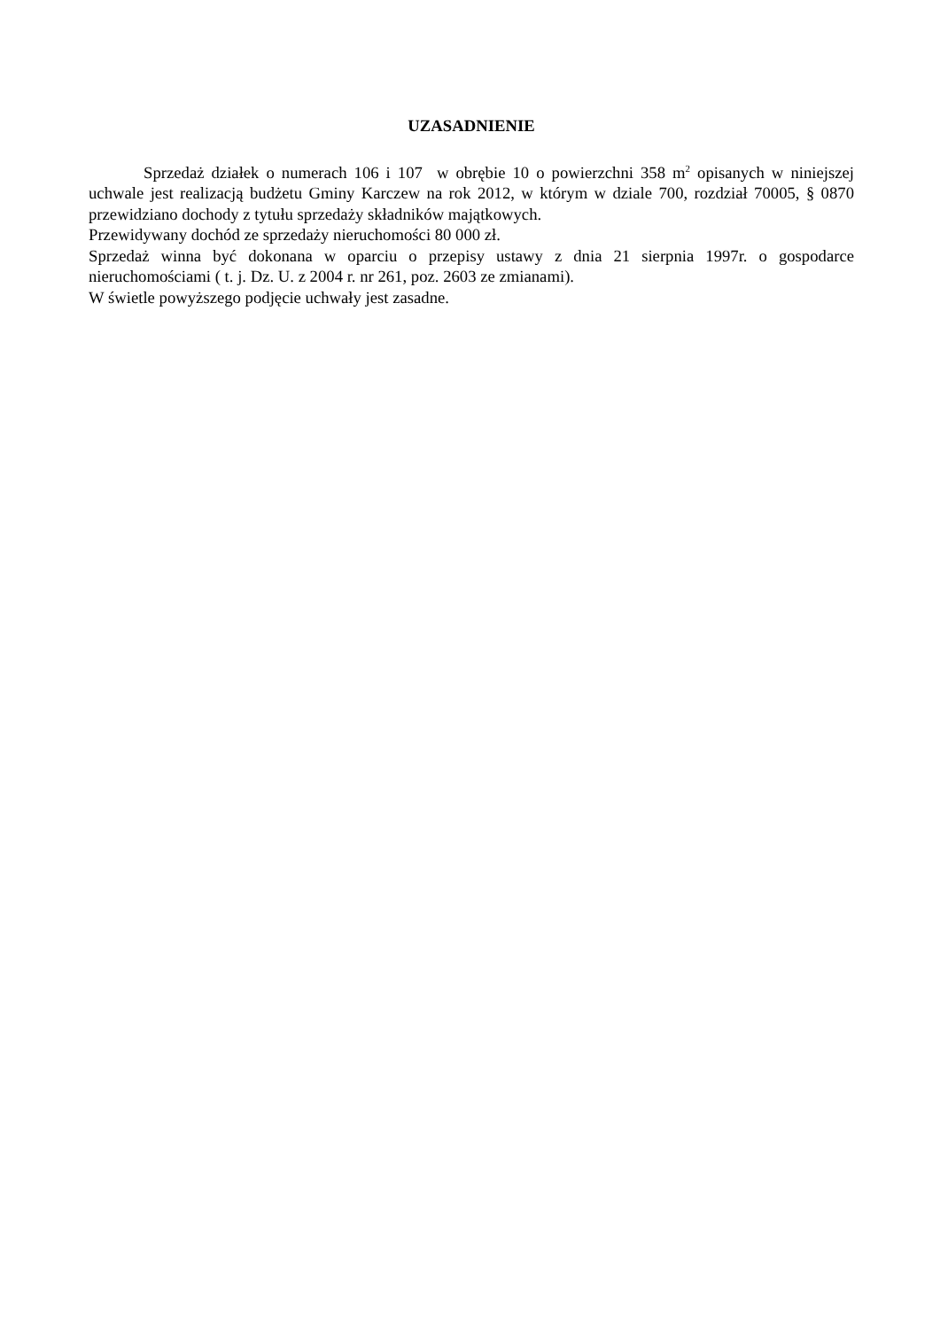UZASADNIENIE
Sprzedaż działek o numerach 106 i 107 w obrębie 10 o powierzchni 358 m<sup>2</sup> opisanych w niniejszej uchwale jest realizacją budżetu Gminy Karczew na rok 2012, w którym w dziale 700, rozdział 70005, § 0870 przewidziano dochody z tytułu sprzedaży składników majątkowych.
Przewidywany dochód ze sprzedaży nieruchomości 80 000 zł.
Sprzedaż winna być dokonana w oparciu o przepisy ustawy z dnia 21 sierpnia 1997r. o gospodarce nieruchomościami ( t. j. Dz. U. z 2004 r. nr 261, poz. 2603 ze zmianami).
W świetle powyższego podjęcie uchwały jest zasadne.